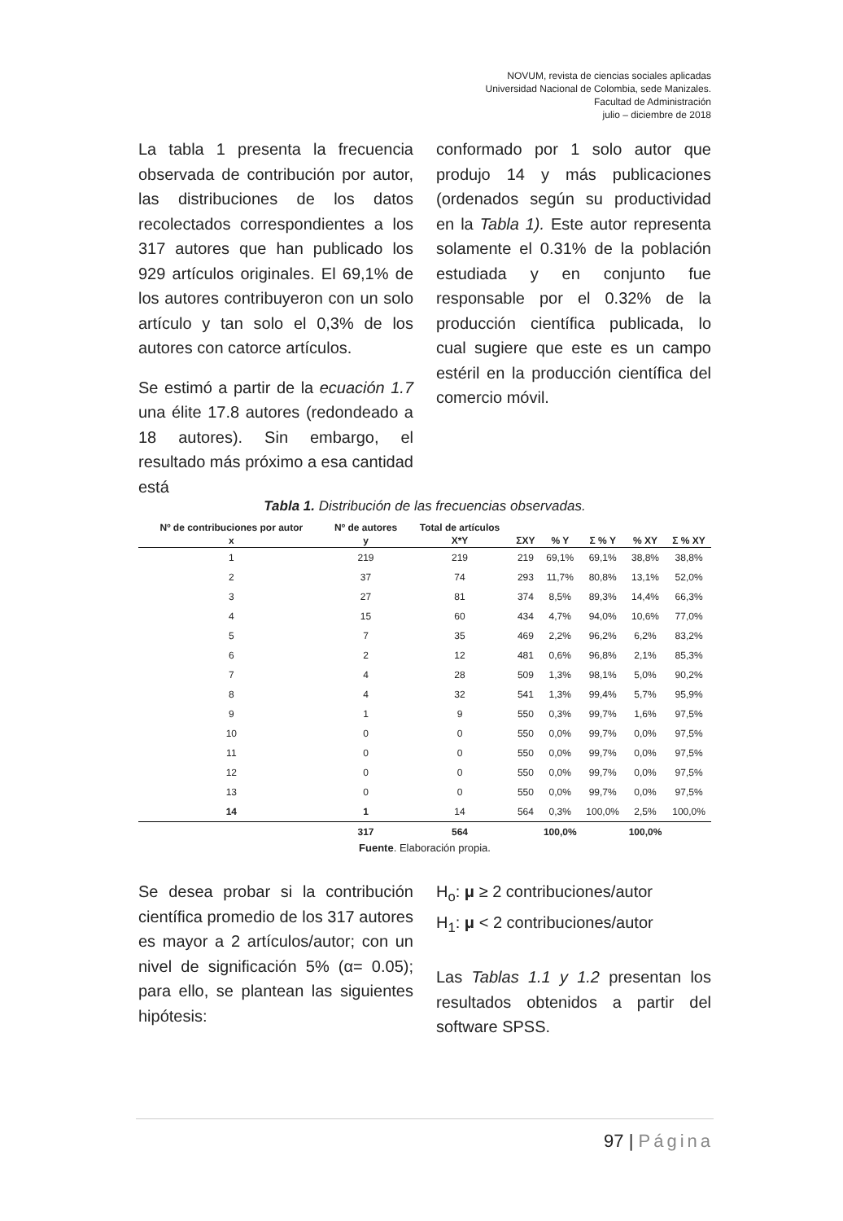NOVUM, revista de ciencias sociales aplicadas
Universidad Nacional de Colombia, sede Manizales.
Facultad de Administración
julio – diciembre de 2018
La tabla 1 presenta la frecuencia observada de contribución por autor, las distribuciones de los datos recolectados correspondientes a los 317 autores que han publicado los 929 artículos originales. El 69,1% de los autores contribuyeron con un solo artículo y tan solo el 0,3% de los autores con catorce artículos.
Se estimó a partir de la ecuación 1.7 una élite 17.8 autores (redondeado a 18 autores). Sin embargo, el resultado más próximo a esa cantidad está
conformado por 1 solo autor que produjo 14 y más publicaciones (ordenados según su productividad en la Tabla 1). Este autor representa solamente el 0.31% de la población estudiada y en conjunto fue responsable por el 0.32% de la producción científica publicada, lo cual sugiere que este es un campo estéril en la producción científica del comercio móvil.
Tabla 1. Distribución de las frecuencias observadas.
| Nº de contribuciones por autor | Nº de autores | Total de artículos | | | | | |
| --- | --- | --- | --- | --- | --- | --- | --- |
| x | y | X*Y | ΣXY | % Y | Σ % Y | % XY | Σ % XY |
| 1 | 219 | 219 | 219 | 69,1% | 69,1% | 38,8% | 38,8% |
| 2 | 37 | 74 | 293 | 11,7% | 80,8% | 13,1% | 52,0% |
| 3 | 27 | 81 | 374 | 8,5% | 89,3% | 14,4% | 66,3% |
| 4 | 15 | 60 | 434 | 4,7% | 94,0% | 10,6% | 77,0% |
| 5 | 7 | 35 | 469 | 2,2% | 96,2% | 6,2% | 83,2% |
| 6 | 2 | 12 | 481 | 0,6% | 96,8% | 2,1% | 85,3% |
| 7 | 4 | 28 | 509 | 1,3% | 98,1% | 5,0% | 90,2% |
| 8 | 4 | 32 | 541 | 1,3% | 99,4% | 5,7% | 95,9% |
| 9 | 1 | 9 | 550 | 0,3% | 99,7% | 1,6% | 97,5% |
| 10 | 0 | 0 | 550 | 0,0% | 99,7% | 0,0% | 97,5% |
| 11 | 0 | 0 | 550 | 0,0% | 99,7% | 0,0% | 97,5% |
| 12 | 0 | 0 | 550 | 0,0% | 99,7% | 0,0% | 97,5% |
| 13 | 0 | 0 | 550 | 0,0% | 99,7% | 0,0% | 97,5% |
| 14 | 1 | 14 | 564 | 0,3% | 100,0% | 2,5% | 100,0% |
| | 317 | 564 | | 100,0% | | 100,0% | |
Fuente. Elaboración propia.
Se desea probar si la contribución científica promedio de los 317 autores es mayor a 2 artículos/autor; con un nivel de significación 5% (α= 0.05); para ello, se plantean las siguientes hipótesis:
H<sub>o</sub>: μ ≥ 2 contribuciones/autor
H<sub>1</sub>: μ < 2 contribuciones/autor
Las Tablas 1.1 y 1.2 presentan los resultados obtenidos a partir del software SPSS.
97 | Página